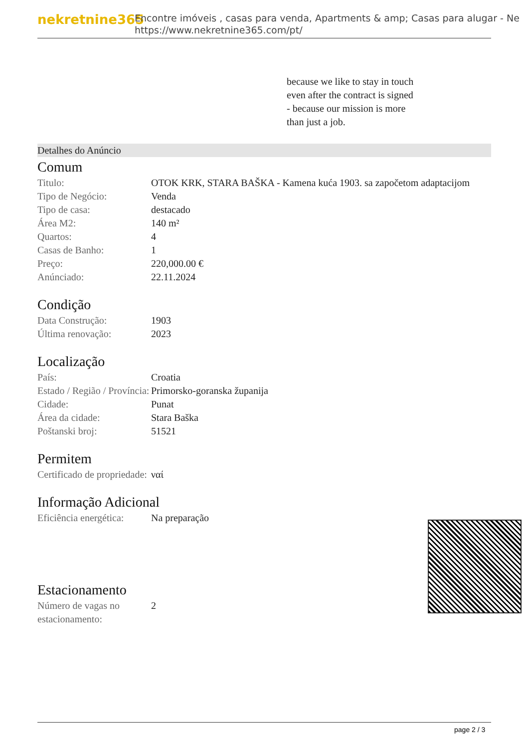nekretnine365
Encontre imóveis , casas para venda, Apartments & amp; Casas para alugar - Ne
https://www.nekretnine365.com/pt/
because we like to stay in touch
even after the contract is signed
- because our mission is more
than just a job.
Detalhes do Anúncio
Comum
| Titulo: | OTOK KRK, STARA BAŠKA - Kamena kuća 1903. sa započetom adaptacijom |
| Tipo de Negócio: | Venda |
| Tipo de casa: | destacado |
| Área M2: | 140 m² |
| Quartos: | 4 |
| Casas de Banho: | 1 |
| Preço: | 220,000.00 € |
| Anúnciado: | 22.11.2024 |
Condição
| Data Construção: | 1903 |
| Última renovação: | 2023 |
Localização
| País: | Croatia |
| Estado / Região / Província: | Primorsko-goranska županija |
| Cidade: | Punat |
| Área da cidade: | Stara Baška |
| Poštanski broj: | 51521 |
Permitem
| Certificado de propriedade: | ναί |
Informação Adicional
| Eficiência energética: | Na preparação |
Estacionamento
| Número de vagas no estacionamento: | 2 |
page 2 / 3